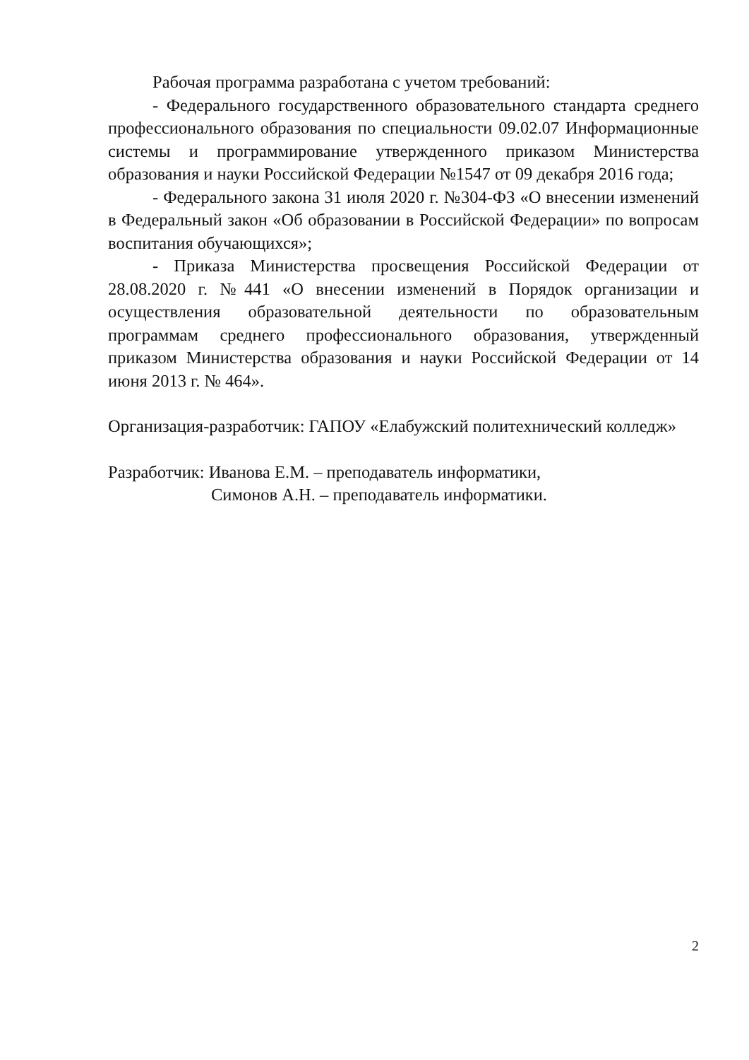Рабочая программа разработана с учетом требований:
- Федерального государственного образовательного стандарта среднего профессионального образования по специальности 09.02.07 Информационные системы и программирование утвержденного приказом Министерства образования и науки Российской Федерации №1547 от 09 декабря 2016 года;
- Федерального закона 31 июля 2020 г. №304-ФЗ «О внесении изменений в Федеральный закон «Об образовании в Российской Федерации» по вопросам воспитания обучающихся»;
- Приказа Министерства просвещения Российской Федерации от 28.08.2020 г. №441 «О внесении изменений в Порядок организации и осуществления образовательной деятельности по образовательным программам среднего профессионального образования, утвержденный приказом Министерства образования и науки Российской Федерации от 14 июня 2013 г. № 464».
Организация-разработчик: ГАПОУ «Елабужский политехнический колледж»
Разработчик: Иванова Е.М. – преподаватель информатики,
Симонов А.Н. – преподаватель информатики.
2